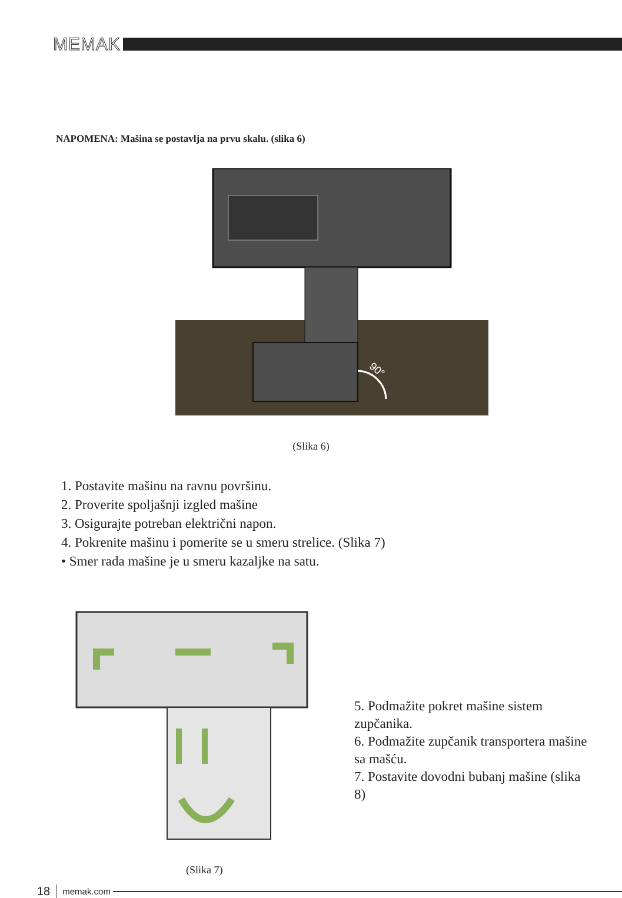MEMAK
NAPOMENA: Mašina se postavlja na prvu skalu. (slika 6)
90°
(Slika 6)
1. Postavite mašinu na ravnu površinu.
2. Proverite spoljašnji izgled mašine
3. Osigurajte potreban električni napon.
4. Pokrenite mašinu i pomerite se u smeru strelice. (Slika 7)
• Smer rada mašine je u smeru kazaljke na satu.
(Slika 7)
5. Podmažite pokret mašine sistem zupčanika.
6. Podmažite zupčanik transportera mašine
sa mašću.
7. Postavite dovodni bubanj mašine (slika 8)
18 memak.com